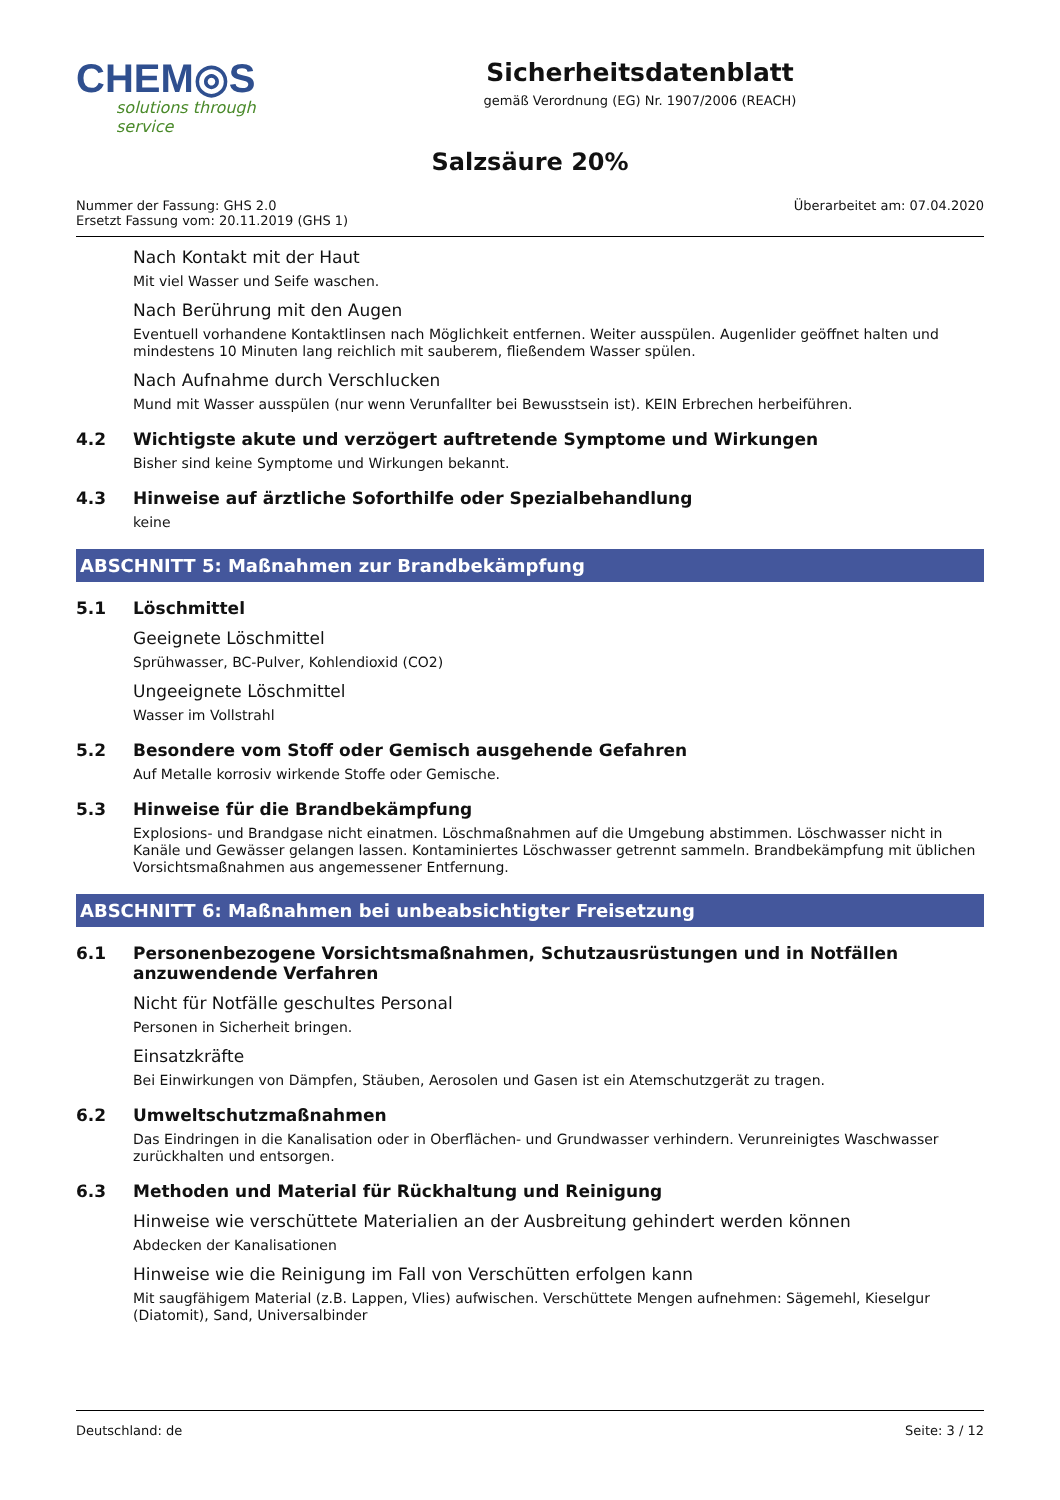CHEM◎S
solutions through service
Sicherheitsdatenblatt
gemäß Verordnung (EG) Nr. 1907/2006 (REACH)
Salzsäure 20%
Nummer der Fassung: GHS 2.0
Ersetzt Fassung vom: 20.11.2019 (GHS 1)
Überarbeitet am: 07.04.2020
Nach Kontakt mit der Haut
Mit viel Wasser und Seife waschen.
Nach Berührung mit den Augen
Eventuell vorhandene Kontaktlinsen nach Möglichkeit entfernen. Weiter ausspülen. Augenlider geöffnet halten und mindestens 10 Minuten lang reichlich mit sauberem, fließendem Wasser spülen.
Nach Aufnahme durch Verschlucken
Mund mit Wasser ausspülen (nur wenn Verunfallter bei Bewusstsein ist). KEIN Erbrechen herbeiführen.
4.2 Wichtigste akute und verzögert auftretende Symptome und Wirkungen
Bisher sind keine Symptome und Wirkungen bekannt.
4.3 Hinweise auf ärztliche Soforthilfe oder Spezialbehandlung
keine
ABSCHNITT 5: Maßnahmen zur Brandbekämpfung
5.1 Löschmittel
Geeignete Löschmittel
Sprühwasser, BC-Pulver, Kohlendioxid (CO2)
Ungeeignete Löschmittel
Wasser im Vollstrahl
5.2 Besondere vom Stoff oder Gemisch ausgehende Gefahren
Auf Metalle korrosiv wirkende Stoffe oder Gemische.
5.3 Hinweise für die Brandbekämpfung
Explosions- und Brandgase nicht einatmen. Löschmaßnahmen auf die Umgebung abstimmen. Löschwasser nicht in Kanäle und Gewässer gelangen lassen. Kontaminiertes Löschwasser getrennt sammeln. Brandbekämpfung mit üblichen Vorsichtsmaßnahmen aus angemessener Entfernung.
ABSCHNITT 6: Maßnahmen bei unbeabsichtigter Freisetzung
6.1 Personenbezogene Vorsichtsmaßnahmen, Schutzausrüstungen und in Notfällen anzuwendende Verfahren
Nicht für Notfälle geschultes Personal
Personen in Sicherheit bringen.
Einsatzkräfte
Bei Einwirkungen von Dämpfen, Stäuben, Aerosolen und Gasen ist ein Atemschutzgerät zu tragen.
6.2 Umweltschutzmaßnahmen
Das Eindringen in die Kanalisation oder in Oberflächen- und Grundwasser verhindern. Verunreinigtes Waschwasser zurückhalten und entsorgen.
6.3 Methoden und Material für Rückhaltung und Reinigung
Hinweise wie verschüttete Materialien an der Ausbreitung gehindert werden können
Abdecken der Kanalisationen
Hinweise wie die Reinigung im Fall von Verschütten erfolgen kann
Mit saugfähigem Material (z.B. Lappen, Vlies) aufwischen. Verschüttete Mengen aufnehmen: Sägemehl, Kieselgur (Diatomit), Sand, Universalbinder
Deutschland: de Seite: 3 / 12